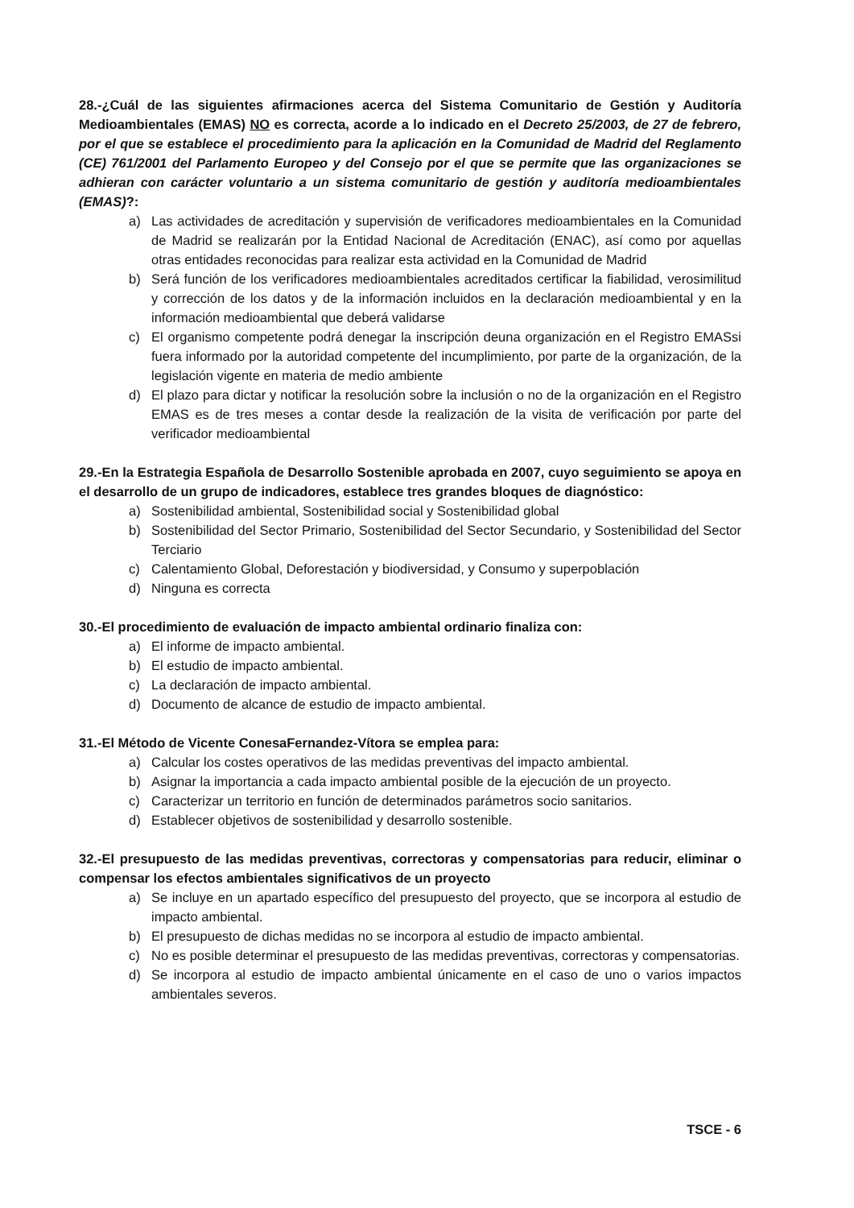28.-¿Cuál de las siguientes afirmaciones acerca del Sistema Comunitario de Gestión y Auditoría Medioambientales (EMAS) NO es correcta, acorde a lo indicado en el Decreto 25/2003, de 27 de febrero, por el que se establece el procedimiento para la aplicación en la Comunidad de Madrid del Reglamento (CE) 761/2001 del Parlamento Europeo y del Consejo por el que se permite que las organizaciones se adhieran con carácter voluntario a un sistema comunitario de gestión y auditoría medioambientales (EMAS)?:
a) Las actividades de acreditación y supervisión de verificadores medioambientales en la Comunidad de Madrid se realizarán por la Entidad Nacional de Acreditación (ENAC), así como por aquellas otras entidades reconocidas para realizar esta actividad en la Comunidad de Madrid
b) Será función de los verificadores medioambientales acreditados certificar la fiabilidad, verosimilitud y corrección de los datos y de la información incluidos en la declaración medioambiental y en la información medioambiental que deberá validarse
c) El organismo competente podrá denegar la inscripción deuna organización en el Registro EMASsi fuera informado por la autoridad competente del incumplimiento, por parte de la organización, de la legislación vigente en materia de medio ambiente
d) El plazo para dictar y notificar la resolución sobre la inclusión o no de la organización en el Registro EMAS es de tres meses a contar desde la realización de la visita de verificación por parte del verificador medioambiental
29.-En la Estrategia Española de Desarrollo Sostenible aprobada en 2007, cuyo seguimiento se apoya en el desarrollo de un grupo de indicadores, establece tres grandes bloques de diagnóstico:
a) Sostenibilidad ambiental, Sostenibilidad social y Sostenibilidad global
b) Sostenibilidad del Sector Primario, Sostenibilidad del Sector Secundario, y Sostenibilidad del Sector Terciario
c) Calentamiento Global, Deforestación y biodiversidad, y Consumo y superpoblación
d) Ninguna es correcta
30.-El procedimiento de evaluación de impacto ambiental ordinario finaliza con:
a) El informe de impacto ambiental.
b) El estudio de impacto ambiental.
c) La declaración de impacto ambiental.
d) Documento de alcance de estudio de impacto ambiental.
31.-El Método de Vicente ConesaFernandez-Vítora se emplea para:
a) Calcular los costes operativos de las medidas preventivas del impacto ambiental.
b) Asignar la importancia a cada impacto ambiental posible de la ejecución de un proyecto.
c) Caracterizar un territorio en función de determinados parámetros socio sanitarios.
d) Establecer objetivos de sostenibilidad y desarrollo sostenible.
32.-El presupuesto de las medidas preventivas, correctoras y compensatorias para reducir, eliminar o compensar los efectos ambientales significativos de un proyecto
a) Se incluye en un apartado específico del presupuesto del proyecto, que se incorpora al estudio de impacto ambiental.
b) El presupuesto de dichas medidas no se incorpora al estudio de impacto ambiental.
c) No es posible determinar el presupuesto de las medidas preventivas, correctoras y compensatorias.
d) Se incorpora al estudio de impacto ambiental únicamente en el caso de uno o varios impactos ambientales severos.
TSCE - 6